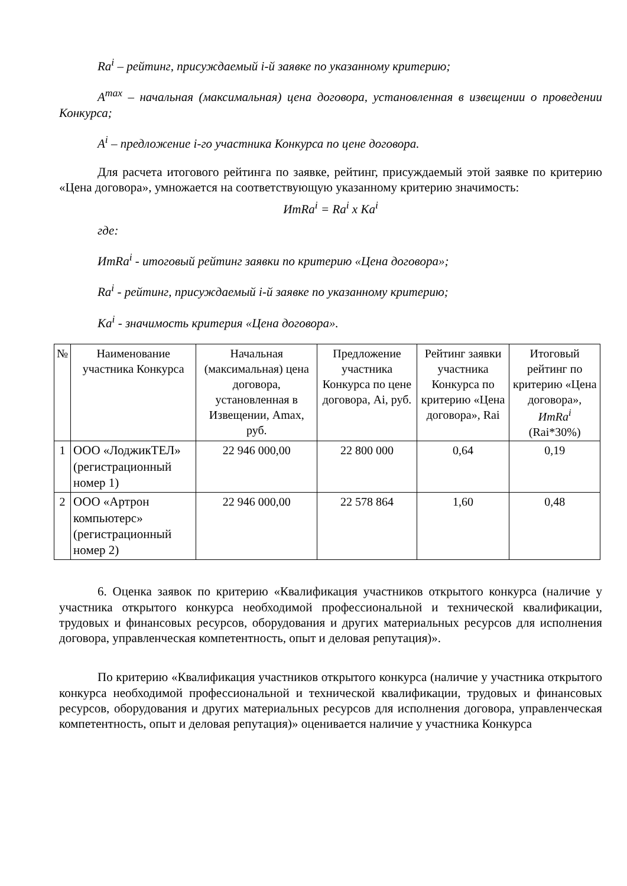Ra<sup>i</sup> – рейтинг, присуждаемый i-й заявке по указанному критерию;
A<sup>max</sup> – начальная (максимальная) цена договора, установленная в извещении о проведении Конкурса;
A<sup>i</sup> – предложение i-го участника Конкурса по цене договора.
Для расчета итогового рейтинга по заявке, рейтинг, присуждаемый этой заявке по критерию «Цена договора», умножается на соответствующую указанному критерию значимость:
ИтRa<sup>i</sup> = Ra<sup>i</sup> x Ka<sup>i</sup>
где:
ИтRa<sup>i</sup> - итоговый рейтинг заявки по критерию «Цена договора»;
Ra<sup>i</sup> - рейтинг, присуждаемый i-й заявке по указанному критерию;
Ka<sup>i</sup> - значимость критерия «Цена договора».
| № | Наименование участника Конкурса | Начальная (максимальная) цена договора, установленная в Извещении, Amax, руб. | Предложение участника Конкурса по цене договора, Ai, руб. | Рейтинг заявки участника Конкурса по критерию «Цена договора», Rai | Итоговый рейтинг по критерию «Цена договора», ИтRa<sup>i</sup> (Rai*30%) |
| --- | --- | --- | --- | --- | --- |
| 1 | ООО «ЛоджикТЕЛ» (регистрационный номер 1) | 22 946 000,00 | 22 800 000 | 0,64 | 0,19 |
| 2 | ООО «Артрон компьютерс» (регистрационный номер 2) | 22 946 000,00 | 22 578 864 | 1,60 | 0,48 |
6. Оценка заявок по критерию «Квалификация участников открытого конкурса (наличие у участника открытого конкурса необходимой профессиональной и технической квалификации, трудовых и финансовых ресурсов, оборудования и других материальных ресурсов для исполнения договора, управленческая компетентность, опыт и деловая репутация)».
По критерию «Квалификация участников открытого конкурса (наличие у участника открытого конкурса необходимой профессиональной и технической квалификации, трудовых и финансовых ресурсов, оборудования и других материальных ресурсов для исполнения договора, управленческая компетентность, опыт и деловая репутация)» оценивается наличие у участника Конкурса